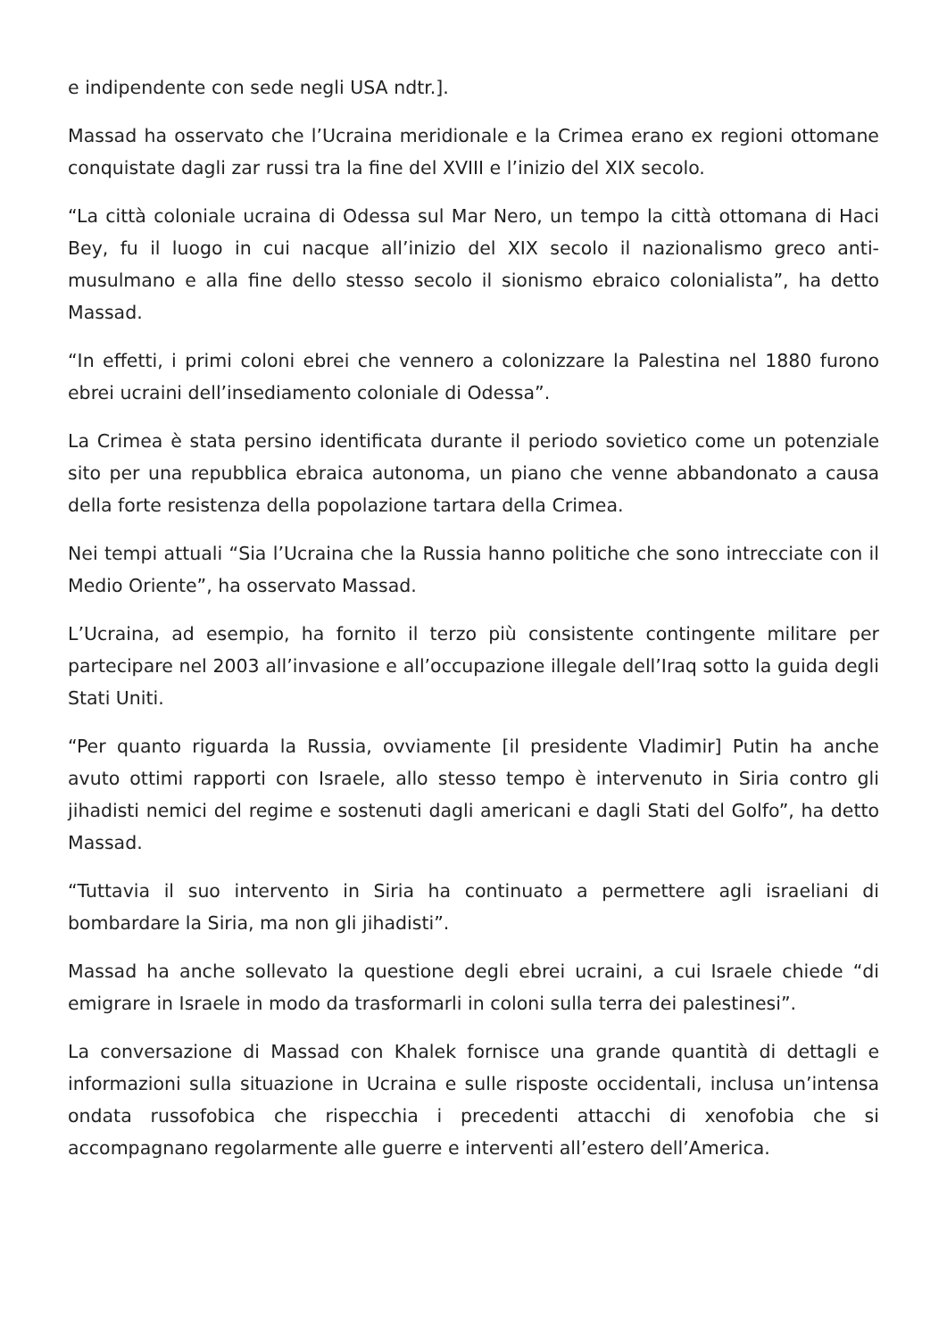e indipendente con sede negli USA ndtr.].
Massad ha osservato che l’Ucraina meridionale e la Crimea erano ex regioni ottomane conquistate dagli zar russi tra la fine del XVIII e l’inizio del XIX secolo.
“La città coloniale ucraina di Odessa sul Mar Nero, un tempo la città ottomana di Haci Bey, fu il luogo in cui nacque all’inizio del XIX secolo il nazionalismo greco anti-musulmano e alla fine dello stesso secolo il sionismo ebraico colonialista”, ha detto Massad.
“In effetti, i primi coloni ebrei che vennero a colonizzare la Palestina nel 1880 furono ebrei ucraini dell’insediamento coloniale di Odessa”.
La Crimea è stata persino identificata durante il periodo sovietico come un potenziale sito per una repubblica ebraica autonoma, un piano che venne abbandonato a causa della forte resistenza della popolazione tartara della Crimea.
Nei tempi attuali “Sia l’Ucraina che la Russia hanno politiche che sono intrecciate con il Medio Oriente”, ha osservato Massad.
L’Ucraina, ad esempio, ha fornito il terzo più consistente contingente militare per partecipare nel 2003 all’invasione e all’occupazione illegale dell’Iraq sotto la guida degli Stati Uniti.
“Per quanto riguarda la Russia, ovviamente [il presidente Vladimir] Putin ha anche avuto ottimi rapporti con Israele, allo stesso tempo è intervenuto in Siria contro gli jihadisti nemici del regime e sostenuti dagli americani e dagli Stati del Golfo”, ha detto Massad.
“Tuttavia il suo intervento in Siria ha continuato a permettere agli israeliani di bombardare la Siria, ma non gli jihadisti”.
Massad ha anche sollevato la questione degli ebrei ucraini, a cui Israele chiede “di emigrare in Israele in modo da trasformarli in coloni sulla terra dei palestinesi”.
La conversazione di Massad con Khalek fornisce una grande quantità di dettagli e informazioni sulla situazione in Ucraina e sulle risposte occidentali, inclusa un’intensa ondata russofobica che rispecchia i precedenti attacchi di xenofobia che si accompagnano regolarmente alle guerre e interventi all’estero dell’America.